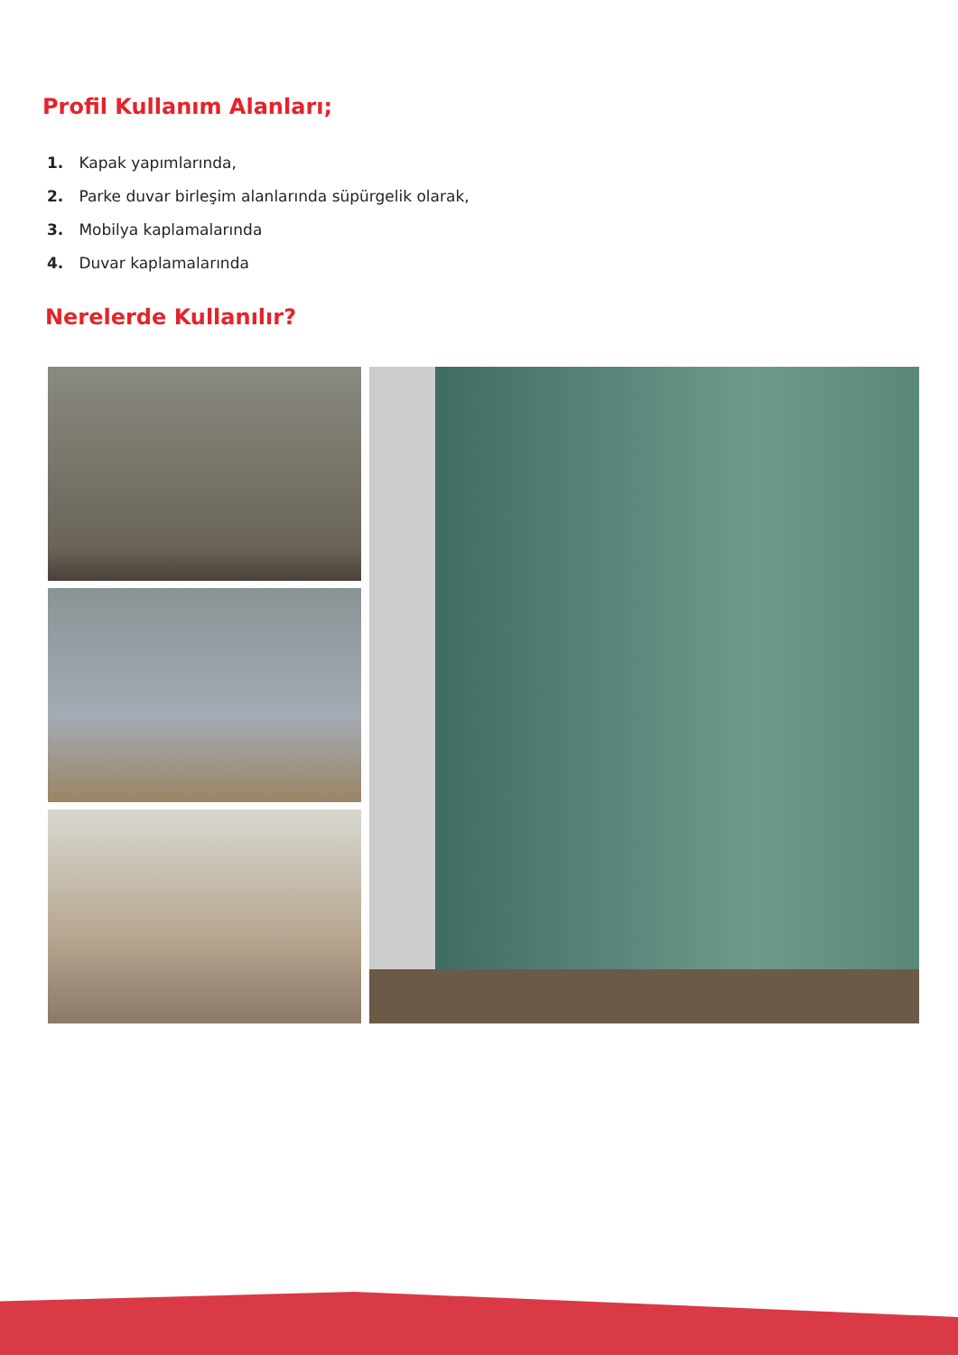Profil Kullanım Alanları;
1. Kapak yapımlarında,
2. Parke duvar birleşim alanlarında süpürgelik olarak,
3. Mobilya kaplamalarında
4. Duvar kaplamalarında
Nerelerde Kullanılır?